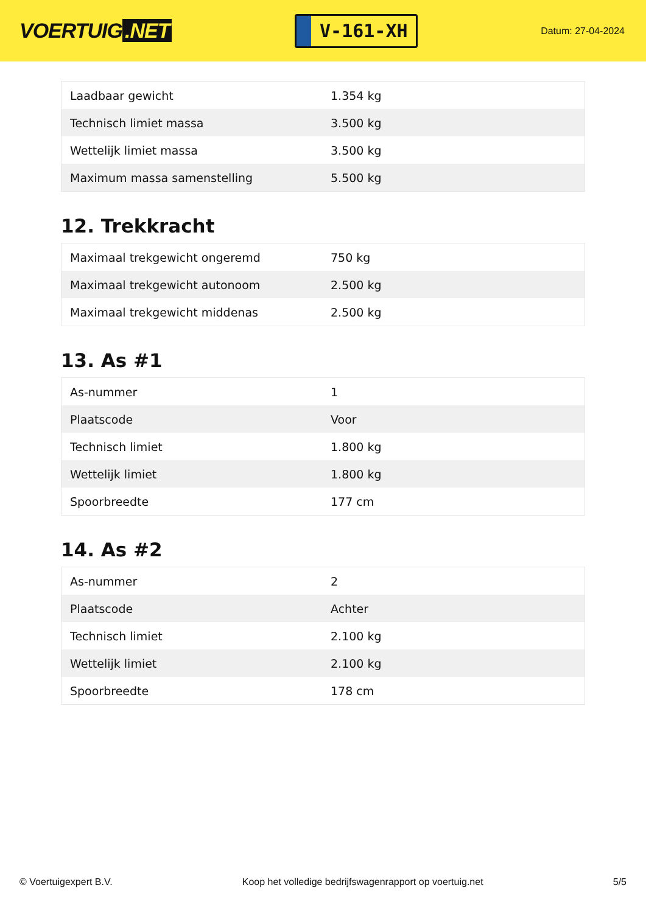VOERTUIG.NET
V-161-XH
Datum: 27-04-2024
| Laadbaar gewicht | 1.354 kg |
| Technisch limiet massa | 3.500 kg |
| Wettelijk limiet massa | 3.500 kg |
| Maximum massa samenstelling | 5.500 kg |
12. Trekkracht
| Maximaal trekgewicht ongeremd | 750 kg |
| Maximaal trekgewicht autonoom | 2.500 kg |
| Maximaal trekgewicht middenas | 2.500 kg |
13. As #1
| As-nummer | 1 |
| Plaatscode | Voor |
| Technisch limiet | 1.800 kg |
| Wettelijk limiet | 1.800 kg |
| Spoorbreedte | 177 cm |
14. As #2
| As-nummer | 2 |
| Plaatscode | Achter |
| Technisch limiet | 2.100 kg |
| Wettelijk limiet | 2.100 kg |
| Spoorbreedte | 178 cm |
© Voertuigexpert B.V. Koop het volledige bedrijfswagenrapport op voertuig.net 5/5